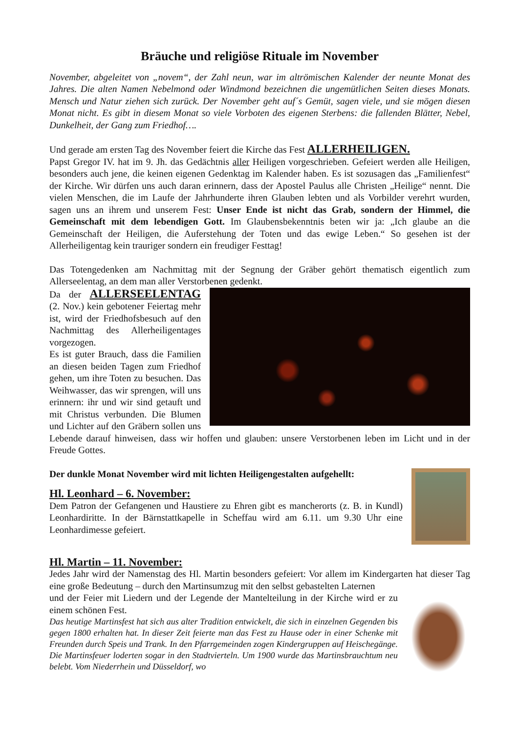Bräuche und religiöse Rituale im November
November, abgeleitet von „novem“, der Zahl neun, war im altrömischen Kalender der neunte Monat des Jahres. Die alten Namen Nebelmond oder Windmond bezeichnen die ungemütlichen Seiten dieses Monats. Mensch und Natur ziehen sich zurück. Der November geht auf´s Gemüt, sagen viele, und sie mögen diesen Monat nicht. Es gibt in diesem Monat so viele Vorboten des eigenen Sterbens: die fallenden Blätter, Nebel, Dunkelheit, der Gang zum Friedhof….
Und gerade am ersten Tag des November feiert die Kirche das Fest ALLERHEILIGEN.
Papst Gregor IV. hat im 9. Jh. das Gedächtnis aller Heiligen vorgeschrieben. Gefeiert werden alle Heiligen, besonders auch jene, die keinen eigenen Gedenktag im Kalender haben. Es ist sozusagen das „Familienfest“ der Kirche. Wir dürfen uns auch daran erinnern, dass der Apostel Paulus alle Christen „Heilige“ nennt. Die vielen Menschen, die im Laufe der Jahrhunderte ihren Glauben lebten und als Vorbilder verehrt wurden, sagen uns an ihrem und unserem Fest: Unser Ende ist nicht das Grab, sondern der Himmel, die Gemeinschaft mit dem lebendigen Gott. Im Glaubensbekenntnis beten wir ja: „Ich glaube an die Gemeinschaft der Heiligen, die Auferstehung der Toten und das ewige Leben.“ So gesehen ist der Allerheiligentag kein trauriger sondern ein freudiger Festtag!
Das Totengedenken am Nachmittag mit der Segnung der Gräber gehört thematisch eigentlich zum Allerseelentag, an dem man aller Verstorbenen gedenkt.
Da der ALLERSEELENTAG (2. Nov.) kein gebotener Feiertag mehr ist, wird der Friedhofsbesuch auf den Nachmittag des Allerheiligentages vorgezogen.
Es ist guter Brauch, dass die Familien an diesen beiden Tagen zum Friedhof gehen, um ihre Toten zu besuchen. Das Weihwasser, das wir sprengen, will uns erinnern: ihr und wir sind getauft und mit Christus verbunden. Die Blumen und Lichter auf den Gräbern sollen uns Lebende darauf hinweisen, dass wir hoffen und glauben: unsere Verstorbenen leben im Licht und in der Freude Gottes.
Der dunkle Monat November wird mit lichten Heiligengestalten aufgehellt:
Hl. Leonhard – 6. November:
Dem Patron der Gefangenen und Haustiere zu Ehren gibt es mancherorts (z. B. in Kundl) Leonhardiritte. In der Bärnstattkapelle in Scheffau wird am 6.11. um 9.30 Uhr eine Leonhardimesse gefeiert.
Hl. Martin – 11. November:
Jedes Jahr wird der Namenstag des Hl. Martin besonders gefeiert: Vor allem im Kindergarten hat dieser Tag eine große Bedeutung – durch den Martinsumzug mit den selbst gebastelten Laternen
und der Feier mit Liedern und der Legende der Mantelteilung in der Kirche wird er zu einem schönen Fest.
Das heutige Martinsfest hat sich aus alter Tradition entwickelt, die sich in einzelnen Gegenden bis gegen 1800 erhalten hat. In dieser Zeit feierte man das Fest zu Hause oder in einer Schenke mit Freunden durch Speis und Trank. In den Pfarrgemeinden zogen Kindergruppen auf Heischegänge. Die Martinsfeuer loderten sogar in den Stadtvierteln. Um 1900 wurde das Martinsbrauchtum neu belebt. Vom Niederrhein und Düsseldorf, wo